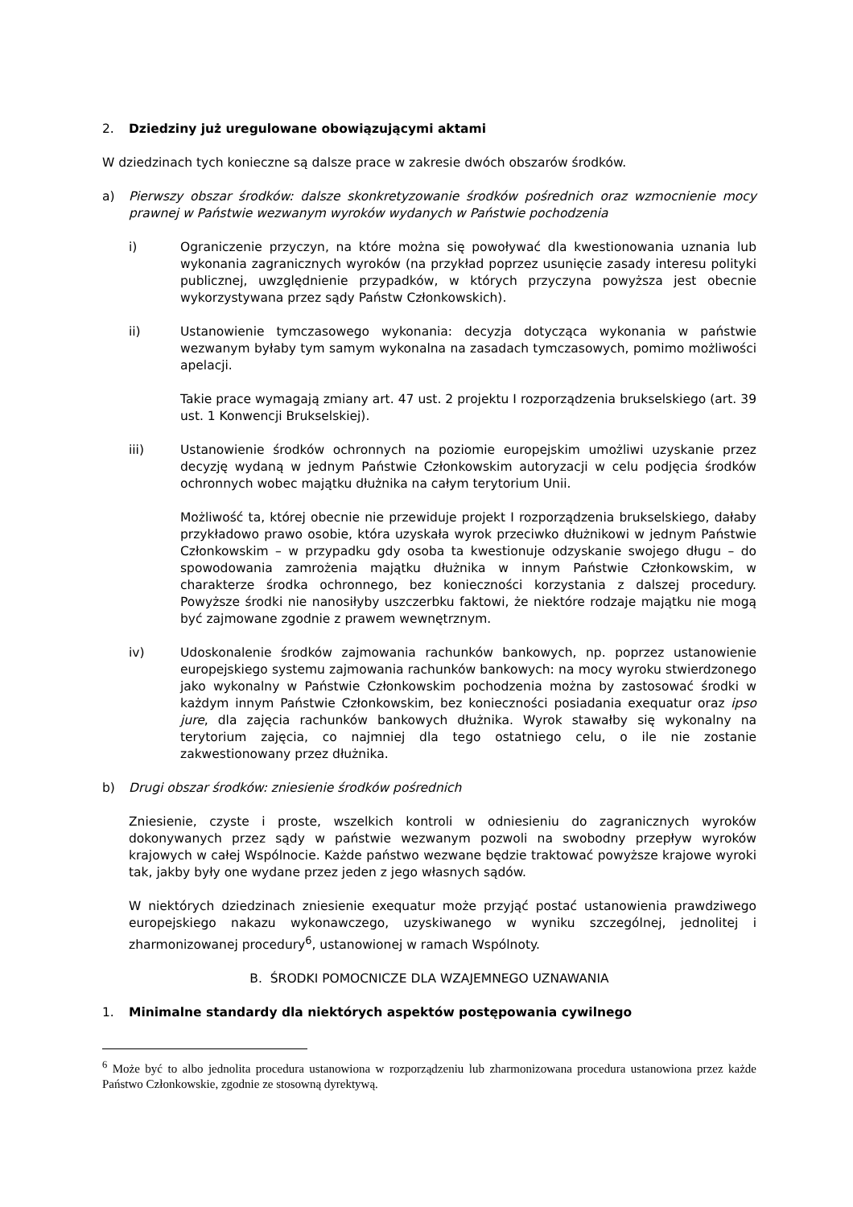2. Dziedziny już uregulowane obowiązującymi aktami
W dziedzinach tych konieczne są dalsze prace w zakresie dwóch obszarów środków.
a) Pierwszy obszar środków: dalsze skonkretyzowanie środków pośrednich oraz wzmocnienie mocy prawnej w Państwie wezwanym wyroków wydanych w Państwie pochodzenia
i) Ograniczenie przyczyn, na które można się powoływać dla kwestionowania uznania lub wykonania zagranicznych wyroków (na przykład poprzez usunięcie zasady interesu polityki publicznej, uwzględnienie przypadków, w których przyczyna powyższa jest obecnie wykorzystywana przez sądy Państw Członkowskich).
ii) Ustanowienie tymczasowego wykonania: decyzja dotycząca wykonania w państwie wezwanym byłaby tym samym wykonalna na zasadach tymczasowych, pomimo możliwości apelacji.
Takie prace wymagają zmiany art. 47 ust. 2 projektu I rozporządzenia brukselskiego (art. 39 ust. 1 Konwencji Brukselskiej).
iii) Ustanowienie środków ochronnych na poziomie europejskim umożliwi uzyskanie przez decyzję wydaną w jednym Państwie Członkowskim autoryzacji w celu podjęcia środków ochronnych wobec majątku dłużnika na całym terytorium Unii.
Możliwość ta, której obecnie nie przewiduje projekt I rozporządzenia brukselskiego, dałaby przykładowo prawo osobie, która uzyskała wyrok przeciwko dłużnikowi w jednym Państwie Członkowskim – w przypadku gdy osoba ta kwestionuje odzyskanie swojego długu – do spowodowania zamrożenia majątku dłużnika w innym Państwie Członkowskim, w charakterze środka ochronnego, bez konieczności korzystania z dalszej procedury. Powyższe środki nie nanosiłyby uszczerbku faktowi, że niektóre rodzaje majątku nie mogą być zajmowane zgodnie z prawem wewnętrznym.
iv) Udoskonalenie środków zajmowania rachunków bankowych, np. poprzez ustanowienie europejskiego systemu zajmowania rachunków bankowych: na mocy wyroku stwierdzonego jako wykonalny w Państwie Członkowskim pochodzenia można by zastosować środki w każdym innym Państwie Członkowskim, bez konieczności posiadania exequatur oraz ipso jure, dla zajęcia rachunków bankowych dłużnika. Wyrok stawałby się wykonalny na terytorium zajęcia, co najmniej dla tego ostatniego celu, o ile nie zostanie zakwestionowany przez dłużnika.
b) Drugi obszar środków: zniesienie środków pośrednich
Zniesienie, czyste i proste, wszelkich kontroli w odniesieniu do zagranicznych wyroków dokonywanych przez sądy w państwie wezwanym pozwoli na swobodny przepływ wyroków krajowych w całej Wspólnocie. Każde państwo wezwane będzie traktować powyższe krajowe wyroki tak, jakby były one wydane przez jeden z jego własnych sądów.
W niektórych dziedzinach zniesienie exequatur może przyjąć postać ustanowienia prawdziwego europejskiego nakazu wykonawczego, uzyskiwanego w wyniku szczególnej, jednolitej i zharmonizowanej procedury<sup>6</sup>, ustanowionej w ramach Wspólnoty.
B. ŚRODKI POMOCNICZE DLA WZAJEMNEGO UZNAWANIA
1. Minimalne standardy dla niektórych aspektów postępowania cywilnego
<sup>6</sup> Może być to albo jednolita procedura ustanowiona w rozporządzeniu lub zharmonizowana procedura ustanowiona przez każde Państwo Członkowskie, zgodnie ze stosowną dyrektywą.